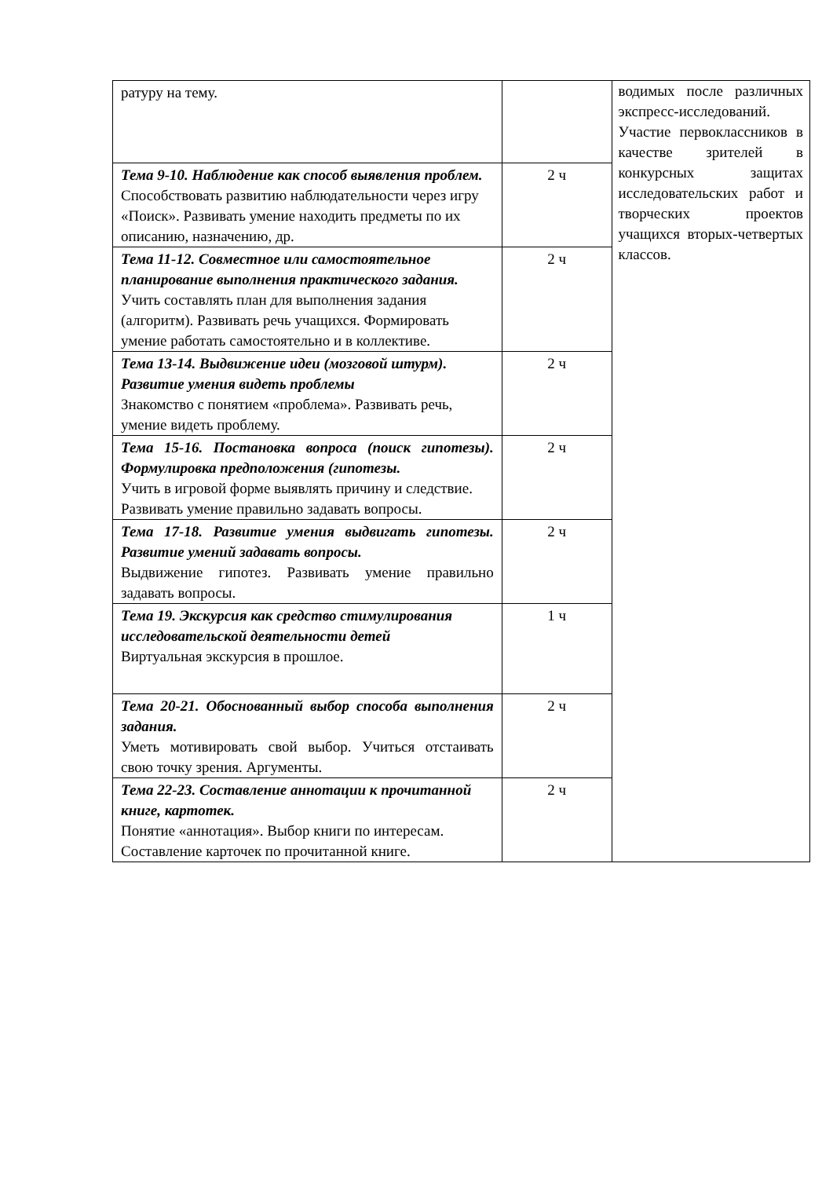| ратуру на тему. | | водимых после различных экспресс-исследований. Участие первоклассников в качестве зрителей в конкурсных защитах исследовательских работ и творческих проектов учащихся вторых-четвертых классов. |
| Тема 9-10. Наблюдение как способ выявления проблем. Способствовать развитию наблюдательности через игру «Поиск». Развивать умение находить предметы по их описанию, назначению, др. | 2 ч | |
| Тема 11-12. Совместное или самостоятельное планирование выполнения практического задания. Учить составлять план для выполнения задания (алгоритм). Развивать речь учащихся. Формировать умение работать самостоятельно и в коллективе. | 2 ч | |
| Тема 13-14. Выдвижение идеи (мозговой штурм). Развитие умения видеть проблемы Знакомство с понятием «проблема». Развивать речь, умение видеть проблему. | 2 ч | |
| Тема 15-16. Постановка вопроса (поиск гипотезы). Формулировка предположения (гипотезы. Учить в игровой форме выявлять причину и следствие. Развивать умение правильно задавать вопросы. | 2 ч | |
| Тема 17-18. Развитие умения выдвигать гипотезы. Развитие умений задавать вопросы. Выдвижение гипотез. Развивать умение правильно задавать вопросы. | 2 ч | |
| Тема 19. Экскурсия как средство стимулирования исследовательской деятельности детей Виртуальная экскурсия в прошлое. | 1 ч | |
| Тема 20-21. Обоснованный выбор способа выполнения задания. Уметь мотивировать свой выбор. Учиться отстаивать свою точку зрения. Аргументы. | 2 ч | |
| Тема 22-23. Составление аннотации к прочитанной книге, картотек. Понятие «аннотация». Выбор книги по интересам. Составление карточек по прочитанной книге. | 2 ч | |